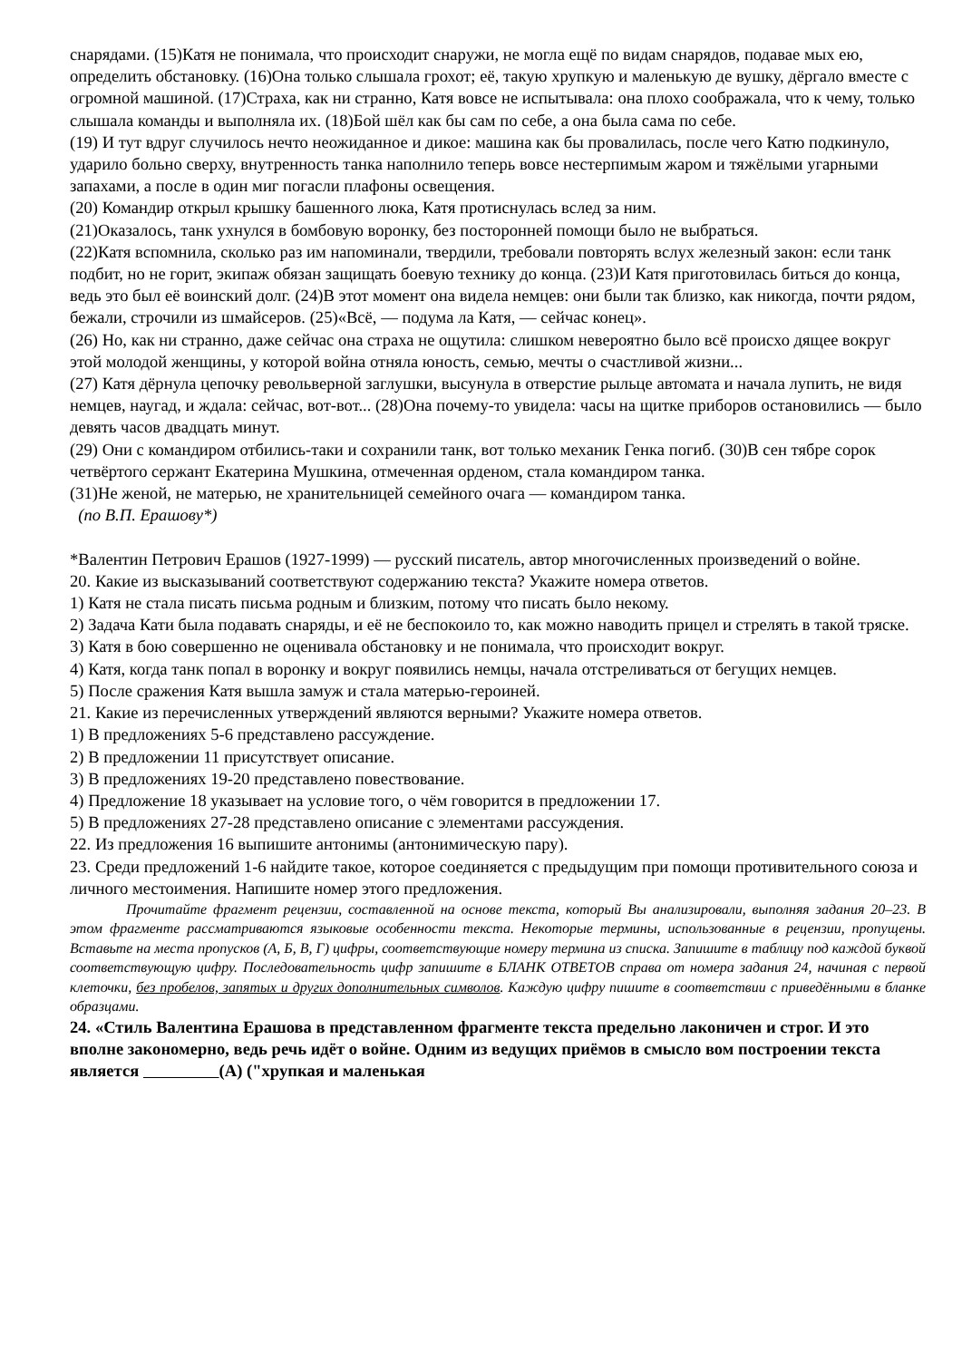снарядами. (15)Катя не понимала, что происходит снаружи, не могла ещё по видам снарядов, подавае мых ею, определить обстановку. (16)Она только слышала грохот; её, такую хрупкую и маленькую де вушку, дёргало вместе с огромной машиной. (17)Страха, как ни странно, Катя вовсе не испытывала: она плохо соображала, что к чему, только слышала команды и выполняла их. (18)Бой шёл как бы сам по себе, а она была сама по себе.
(19) И тут вдруг случилось нечто неожиданное и дикое: машина как бы провалилась, после чего Катю подкинуло, ударило больно сверху, внутренность танка наполнило теперь вовсе нестерпимым жаром и тяжёлыми угарными запахами, а после в один миг погасли плафоны освещения.
(20) Командир открыл крышку башенного люка, Катя протиснулась вслед за ним.
(21)Оказалось, танк ухнулся в бомбовую воронку, без посторонней помощи было не выбраться.
(22)Катя вспомнила, сколько раз им напоминали, твердили, требовали повторять вслух железный закон: если танк подбит, но не горит, экипаж обязан защищать боевую технику до конца. (23)И Катя приготовилась биться до конца, ведь это был её воинский долг. (24)В этот момент она видела немцев: они были так близко, как никогда, почти рядом, бежали, строчили из шмайсеров. (25)«Всё, — подума ла Катя, — сейчас конец».
(26) Но, как ни странно, даже сейчас она страха не ощутила: слишком невероятно было всё происхо дящее вокруг этой молодой женщины, у которой война отняла юность, семью, мечты о счастливой жизни...
(27) Катя дёрнула цепочку револьверной заглушки, высунула в отверстие рыльце автомата и начала лупить, не видя немцев, наугад, и ждала: сейчас, вот-вот... (28)Она почему-то увидела: часы на щитке приборов остановились — было девять часов двадцать минут.
(29) Они с командиром отбились-таки и сохранили танк, вот только механик Генка погиб. (30)В сен тябре сорок четвёртого сержант Екатерина Мушкина, отмеченная орденом, стала командиром танка.
(31)Не женой, не матерью, не хранительницей семейного очага — командиром танка.
(по В.П. Ерашову*)
*Валентин Петрович Ерашов (1927-1999) — русский писатель, автор многочисленных произведений о войне.
20. Какие из высказываний соответствуют содержанию текста? Укажите номера ответов.
1) Катя не стала писать письма родным и близким, потому что писать было некому.
2) Задача Кати была подавать снаряды, и её не беспокоило то, как можно наводить прицел и стрелять в такой тряске.
3) Катя в бою совершенно не оценивала обстановку и не понимала, что происходит вокруг.
4) Катя, когда танк попал в воронку и вокруг появились немцы, начала отстреливаться от бегущих немцев.
5) После сражения Катя вышла замуж и стала матерью-героиней.
21. Какие из перечисленных утверждений являются верными? Укажите номера ответов.
1) В предложениях 5-6 представлено рассуждение.
2) В предложении 11 присутствует описание.
3) В предложениях 19-20 представлено повествование.
4) Предложение 18 указывает на условие того, о чём говорится в предложении 17.
5) В предложениях 27-28 представлено описание с элементами рассуждения.
22. Из предложения 16 выпишите антонимы (антонимическую пару).
23. Среди предложений 1-6 найдите такое, которое соединяется с предыдущим при помощи противительного союза и личного местоимения. Напишите номер этого предложения.
Прочитайте фрагмент рецензии, составленной на основе текста, который Вы анализировали, выполняя задания 20–23. В этом фрагменте рассматриваются языковые особенности текста. Некоторые термины, использованные в рецензии, пропущены. Вставьте на места пропусков (А, Б, В, Г) цифры, соответствующие номеру термина из списка. Запишите в таблицу под каждой буквой соответствующую цифру. Последовательность цифр запишите в БЛАНК ОТВЕТОВ справа от номера задания 24, начиная с первой клеточки, без пробелов, запятых и других дополнительных символов. Каждую цифру пишите в соответствии с приведёнными в бланке образцами.
24. «Стиль Валентина Ерашова в представленном фрагменте текста предельно лаконичен и строг. И это вполне закономерно, ведь речь идёт о войне. Одним из ведущих приёмов в смысло вом построении текста является (А) ("хрупкая и маленькая